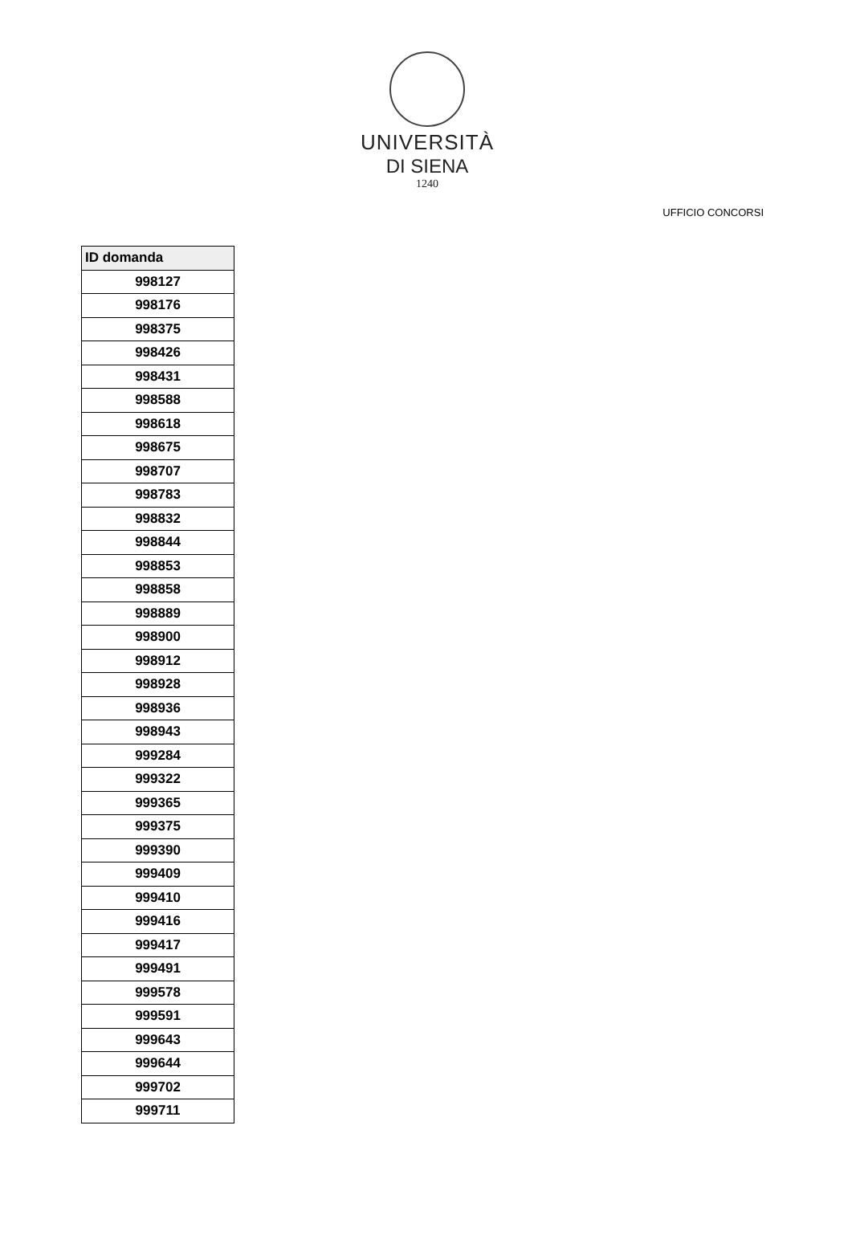UNIVERSITÀ
DI SIENA
1240
UFFICIO CONCORSI
| ID domanda |
| --- |
| 998127 |
| 998176 |
| 998375 |
| 998426 |
| 998431 |
| 998588 |
| 998618 |
| 998675 |
| 998707 |
| 998783 |
| 998832 |
| 998844 |
| 998853 |
| 998858 |
| 998889 |
| 998900 |
| 998912 |
| 998928 |
| 998936 |
| 998943 |
| 999284 |
| 999322 |
| 999365 |
| 999375 |
| 999390 |
| 999409 |
| 999410 |
| 999416 |
| 999417 |
| 999491 |
| 999578 |
| 999591 |
| 999643 |
| 999644 |
| 999702 |
| 999711 |